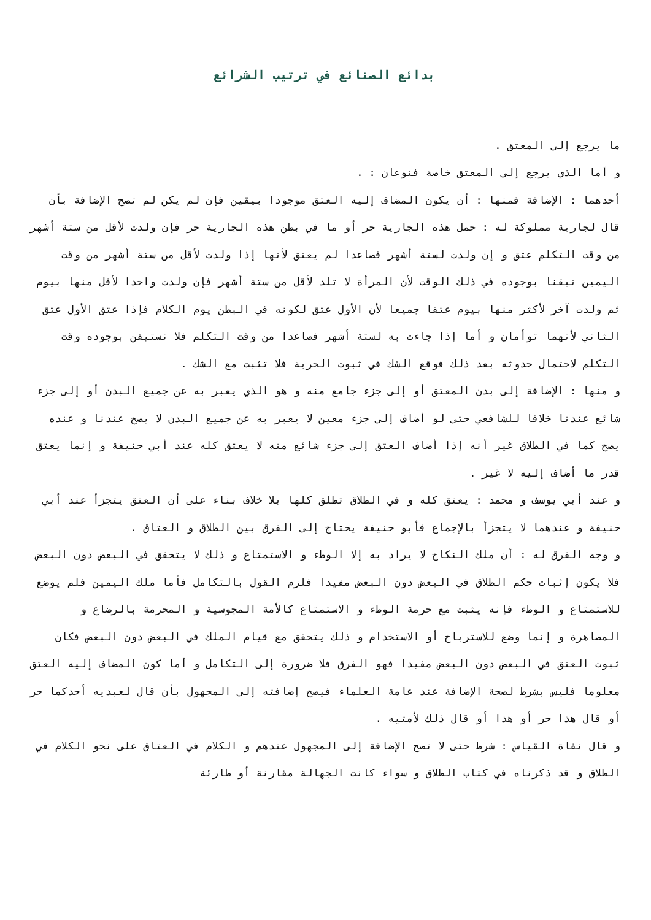بدائع الصنائع في ترتيب الشرائع
ما يرجع إلى المعتق .
و أما الذي يرجع إلى المعتق خاصة فنوعان : .
أحدهما : الإضافة فمنها : أن يكون المضاف إليه العتق موجودا بيقين فإن لم يكن لم تصح الإضافة بأن قال لجارية مملوكة له : حمل هذه الجارية حر أو ما في بطن هذه الجارية حر فإن ولدت لأقل من ستة أشهر من وقت التكلم عتق و إن ولدت لستة أشهر فصاعدا لم يعتق لأنها إذا ولدت لأقل من ستة أشهر من وقت اليمين تيقنا بوجوده في ذلك الوقت لأن المرأة لا تلد لأقل من ستة أشهر فإن ولدت واحدا لأقل منها بيوم ثم ولدت آخر لأكثر منها بيوم عتقا جميعا لأن الأول عتق لكونه في البطن يوم الكلام فإذا عتق الأول عتق الثاني لأنهما توأمان و أما إذا جاءت به لستة أشهر فصاعدا من وقت التكلم فلا نستيقن بوجوده وقت التكلم لاحتمال حدوثه بعد ذلك فوقع الشك في ثبوت الحرية فلا تثبت مع الشك .
و منها : الإضافة إلى بدن المعتق أو إلى جزء جامع منه و هو الذي يعبر به عن جميع البدن أو إلى جزء شائع عندنا خلافا للشافعي حتى لو أضاف إلى جزء معين لا يعبر به عن جميع البدن لا يصح عندنا و عنده يصح كما في الطلاق غير أنه إذا أضاف العتق إلى جزء شائع منه لا يعتق كله عند أبي حنيفة و إنما يعتق قدر ما أضاف إليه لا غير .
و عند أبي يوسف و محمد : يعتق كله و في الطلاق تطلق كلها بلا خلاف بناء على أن العتق يتجزأ عند أبي حنيفة و عندهما لا يتجزأ بالإجماع فأبو حنيفة يحتاج إلى الفرق بين الطلاق و العتاق .
و وجه الفرق له : أن ملك النكاح لا يراد به إلا الوطء و الاستمتاع و ذلك لا يتحقق في البعض دون البعض فلا يكون إثبات حكم الطلاق في البعض دون البعض مفيدا فلزم القول بالتكامل فأما ملك اليمين فلم يوضع للاستمتاع و الوطء فإنه يثبت مع حرمة الوطء و الاستمتاع كالأمة المجوسية و المحرمة بالرضاع و المصاهرة و إنما وضع للاسترباح أو الاستخدام و ذلك يتحقق مع قيام الملك في البعض دون البعض فكان ثبوت العتق في البعض دون البعض مفيدا فهو الفرق فلا ضرورة إلى التكامل و أما كون المضاف إليه العتق معلوما فليس بشرط لصحة الإضافة عند عامة العلماء فيصح إضافته إلى المجهول بأن قال لعبديه أحدكما حر أو قال هذا حر أو هذا أو قال ذلك لأمتيه .
و قال نفاة القياس : شرط حتى لا تصح الإضافة إلى المجهول عندهم و الكلام في العتاق على نحو الكلام في الطلاق و قد ذكرناه في كتاب الطلاق و سواء كانت الجهالة مقارنة أو طارئة